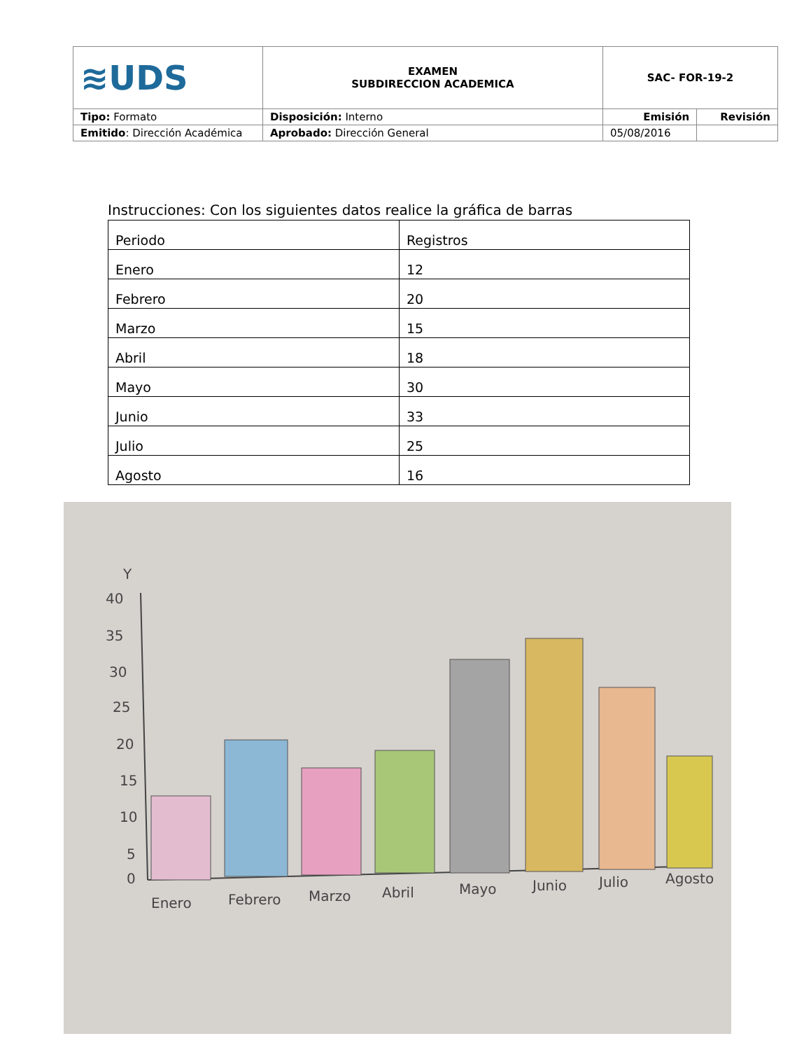| ≋UDS | EXAMEN SUBDIRECCION ACADEMICA | SAC- FOR-19-2 | |
| Tipo: Formato | Disposición: Interno | Emisión | Revisión |
| Emitido : Dirección Académica | Aprobado: Dirección General | 05/08/2016 | |
Instrucciones: Con los siguientes datos realice la gráfica de barras
| Periodo | Registros |
| Enero | 12 |
| Febrero | 20 |
| Marzo | 15 |
| Abril | 18 |
| Mayo | 30 |
| Junio | 33 |
| Julio | 25 |
| Agosto | 16 |
Y
40
35
30
25
20
15
10
5
0
Enero
Febrero
Marzo
Abril
Mayo
Junio
Julio
Agosto